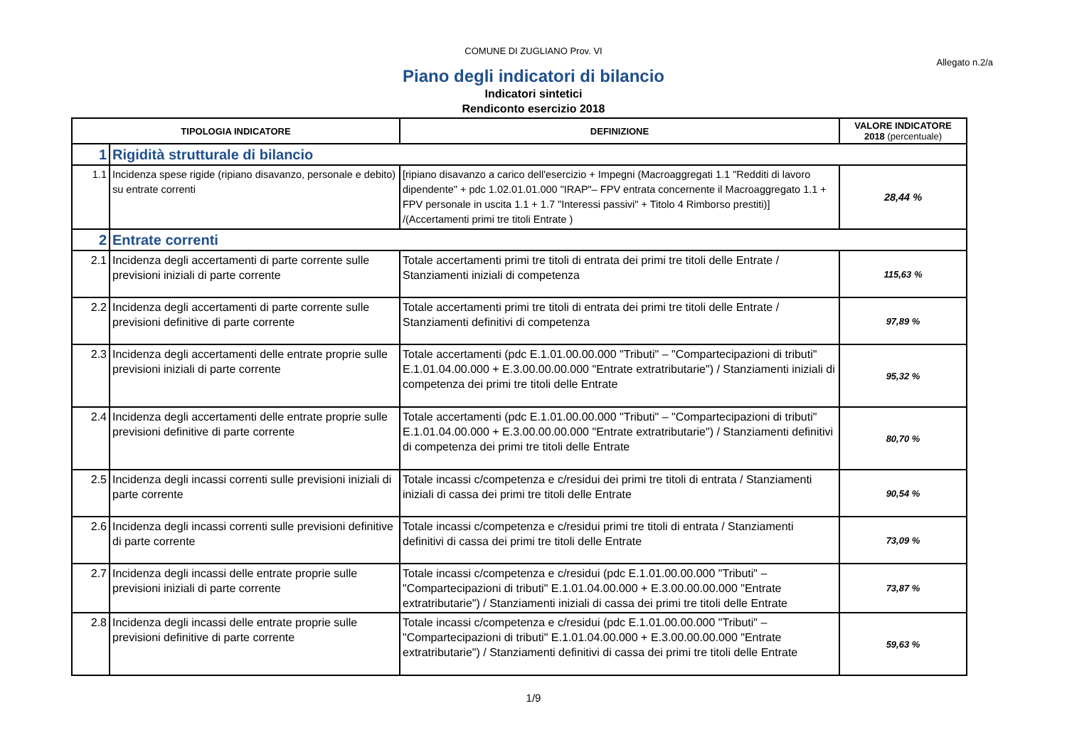COMUNE DI ZUGLIANO Prov. VI
Allegato n.2/a
Piano degli indicatori di bilancio
Indicatori sintetici
Rendiconto esercizio 2018
| TIPOLOGIA INDICATORE | | DEFINIZIONE | VALORE INDICATORE 2018 (percentuale) |
| --- | --- | --- | --- |
| 1 | Rigidità strutturale di bilancio | | |
| 1.1 | Incidenza spese rigide (ripiano disavanzo, personale e debito) su entrate correnti | [ripiano disavanzo a carico dell'esercizio + Impegni (Macroaggregati 1.1 "Redditi di lavoro dipendente" + pdc 1.02.01.01.000 "IRAP"– FPV entrata concernente il Macroaggregato 1.1 + FPV personale in uscita 1.1 + 1.7 "Interessi passivi" + Titolo 4 Rimborso prestiti)] /(Accertamenti primi tre titoli Entrate ) | 28,44 % |
| 2 | Entrate correnti | | |
| 2.1 | Incidenza degli accertamenti di parte corrente sulle previsioni iniziali di parte corrente | Totale accertamenti primi tre titoli di entrata dei primi tre titoli delle Entrate / Stanziamenti iniziali di competenza | 115,63 % |
| 2.2 | Incidenza degli accertamenti di parte corrente sulle previsioni definitive di parte corrente | Totale accertamenti primi tre titoli di entrata dei primi tre titoli delle Entrate / Stanziamenti definitivi di competenza | 97,89 % |
| 2.3 | Incidenza degli accertamenti delle entrate proprie sulle previsioni iniziali di parte corrente | Totale accertamenti (pdc E.1.01.00.00.000 "Tributi" – "Compartecipazioni di tributi" E.1.01.04.00.000 + E.3.00.00.00.000 "Entrate extratributarie") / Stanziamenti iniziali di competenza dei primi tre titoli delle Entrate | 95,32 % |
| 2.4 | Incidenza degli accertamenti delle entrate proprie sulle previsioni definitive di parte corrente | Totale accertamenti (pdc E.1.01.00.00.000 "Tributi" – "Compartecipazioni di tributi" E.1.01.04.00.000 + E.3.00.00.00.000 "Entrate extratributarie") / Stanziamenti definitivi di competenza dei primi tre titoli delle Entrate | 80,70 % |
| 2.5 | Incidenza degli incassi correnti sulle previsioni iniziali di parte corrente | Totale incassi c/competenza e c/residui dei primi tre titoli di entrata / Stanziamenti iniziali di cassa dei primi tre titoli delle Entrate | 90,54 % |
| 2.6 | Incidenza degli incassi correnti sulle previsioni definitive di parte corrente | Totale incassi c/competenza e c/residui primi tre titoli di entrata / Stanziamenti definitivi di cassa dei primi tre titoli delle Entrate | 73,09 % |
| 2.7 | Incidenza degli incassi delle entrate proprie sulle previsioni iniziali di parte corrente | Totale incassi c/competenza e c/residui (pdc E.1.01.00.00.000 "Tributi" – "Compartecipazioni di tributi" E.1.01.04.00.000 + E.3.00.00.00.000 "Entrate extratributarie") / Stanziamenti iniziali di cassa dei primi tre titoli delle Entrate | 73,87 % |
| 2.8 | Incidenza degli incassi delle entrate proprie sulle previsioni definitive di parte corrente | Totale incassi c/competenza e c/residui (pdc E.1.01.00.00.000 "Tributi" – "Compartecipazioni di tributi" E.1.01.04.00.000 + E.3.00.00.00.000 "Entrate extratributarie") / Stanziamenti definitivi di cassa dei primi tre titoli delle Entrate | 59,63 % |
1/9